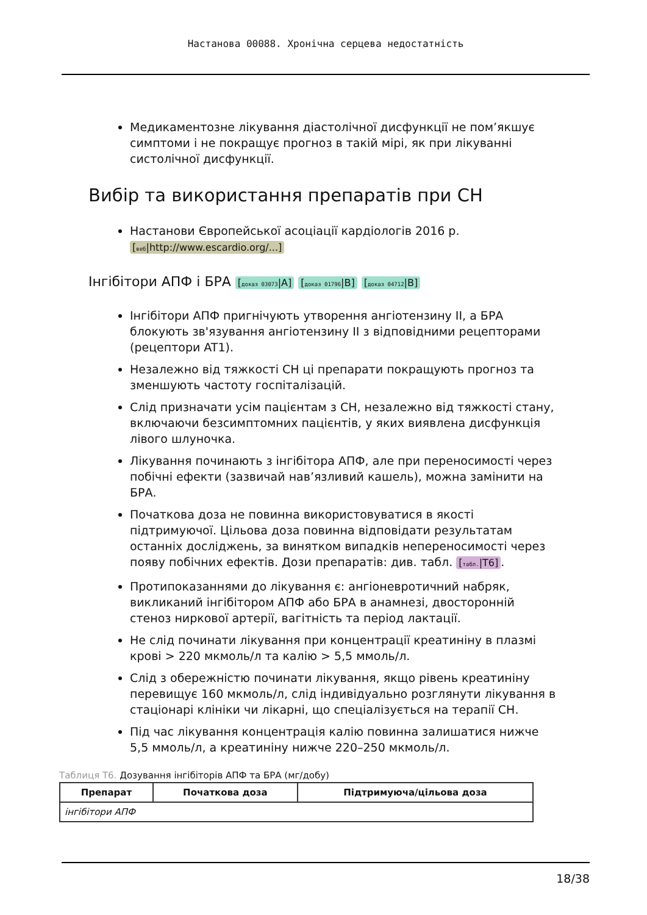Настанова 00088. Хронічна серцева недостатність
Медикаментозне лікування діастолічної дисфункції не пом’якшує симптоми і не покращує прогноз в такій мірі, як при лікуванні систолічної дисфункції.
Вибір та використання препаратів при СН
Настанови Європейської асоціації кардіологів 2016 р. [веб|http://www.escardio.org/...]
Інгібітори АПФ і БРА [доказ 03073|A] [доказ 01796|B] [доказ 04712|B]
Інгібітори АПФ пригнічують утворення ангіотензину II, а БРА блокують зв'язування ангіотензину II з відповідними рецепторами (рецептори AT1).
Незалежно від тяжкості СН ці препарати покращують прогноз та зменшують частоту госпіталізацій.
Слід призначати усім пацієнтам з СН, незалежно від тяжкості стану, включаючи безсимптомних пацієнтів, у яких виявлена дисфункція лівого шлуночка.
Лікування починають з інгібітора АПФ, але при переносимості через побічні ефекти (зазвичай нав’язливий кашель), можна замінити на БРА.
Початкова доза не повинна використовуватися в якості підтримуючої. Цільова доза повинна відповідати результатам останніх досліджень, за винятком випадків непереносимості через появу побічних ефектів. Дози препаратів: див. табл. [табл.|T6].
Протипоказаннями до лікування є: ангіоневротичний набряк, викликаний інгібітором АПФ або БРА в анамнезі, двосторонній стеноз ниркової артерії, вагітність та період лактації.
Не слід починати лікування при концентрації креатиніну в плазмі крові > 220 мкмоль/л та калію > 5,5 ммоль/л.
Слід з обережністю починати лікування, якщо рівень креатиніну перевищує 160 мкмоль/л, слід індивідуально розглянути лікування в стаціонарі клініки чи лікарні, що спеціалізується на терапії СН.
Під час лікування концентрація калію повинна залишатися нижче 5,5 ммоль/л, а креатиніну нижче 220–250 мкмоль/л.
Таблиця T6. Дозування інгібіторів АПФ та БРА (мг/добу)
| Препарат | Початкова доза | Підтримуюча/цільова доза |
| --- | --- | --- |
| інгібітори АПФ | | |
18/38